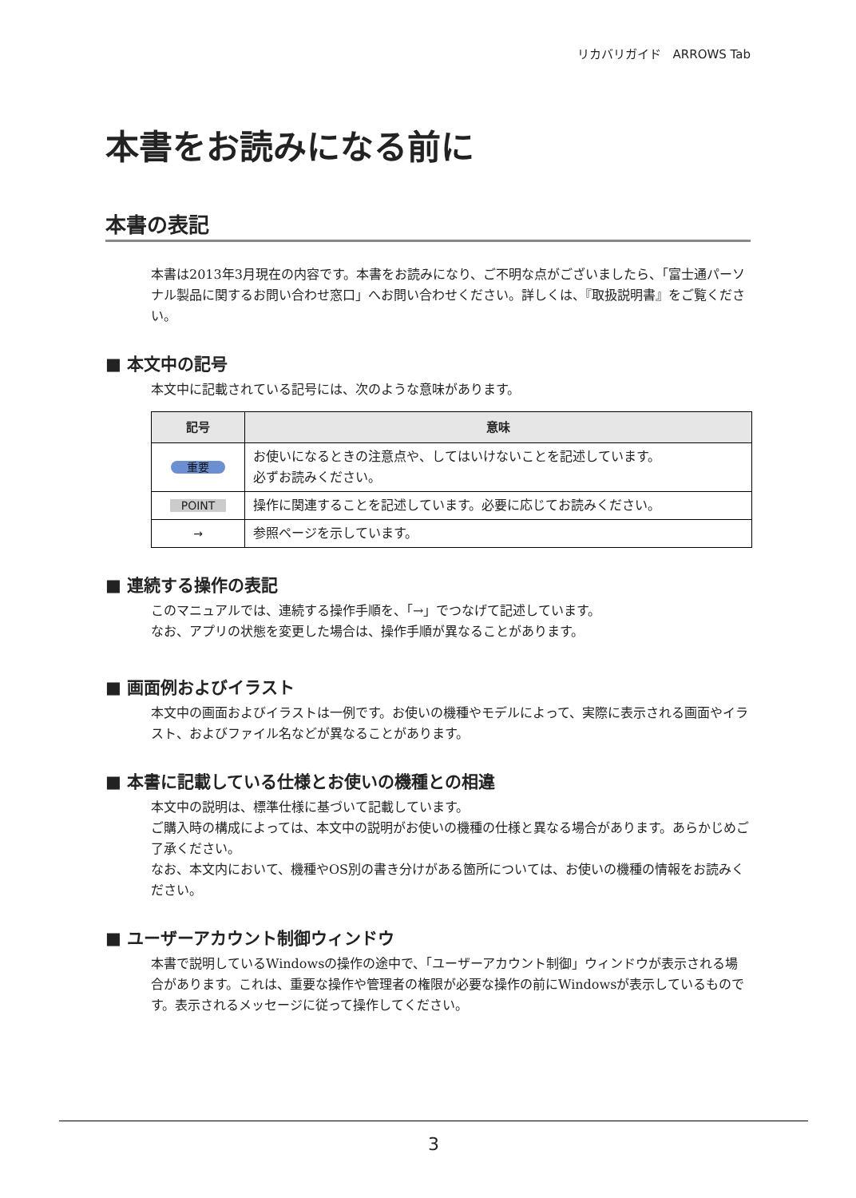リカバリガイド　ARROWS Tab
本書をお読みになる前に
本書の表記
本書は2013年3月現在の内容です。本書をお読みになり、ご不明な点がございましたら、「富士通パーソナル製品に関するお問い合わせ窓口」へお問い合わせください。詳しくは、『取扱説明書』をご覧ください。
■ 本文中の記号
本文中に記載されている記号には、次のような意味があります。
| 記号 | 意味 |
| --- | --- |
| 重要 | お使いになるときの注意点や、してはいけないことを記述しています。 必ずお読みください。 |
| POINT | 操作に関連することを記述しています。必要に応じてお読みください。 |
| → | 参照ページを示しています。 |
■ 連続する操作の表記
このマニュアルでは、連続する操作手順を、「→」でつなげて記述しています。
なお、アプリの状態を変更した場合は、操作手順が異なることがあります。
■ 画面例およびイラスト
本文中の画面およびイラストは一例です。お使いの機種やモデルによって、実際に表示される画面やイラスト、およびファイル名などが異なることがあります。
■ 本書に記載している仕様とお使いの機種との相違
本文中の説明は、標準仕様に基づいて記載しています。
ご購入時の構成によっては、本文中の説明がお使いの機種の仕様と異なる場合があります。あらかじめご了承ください。
なお、本文内において、機種やOS別の書き分けがある箇所については、お使いの機種の情報をお読みください。
■ ユーザーアカウント制御ウィンドウ
本書で説明しているWindowsの操作の途中で、「ユーザーアカウント制御」ウィンドウが表示される場合があります。これは、重要な操作や管理者の権限が必要な操作の前にWindowsが表示しているものです。表示されるメッセージに従って操作してください。
3